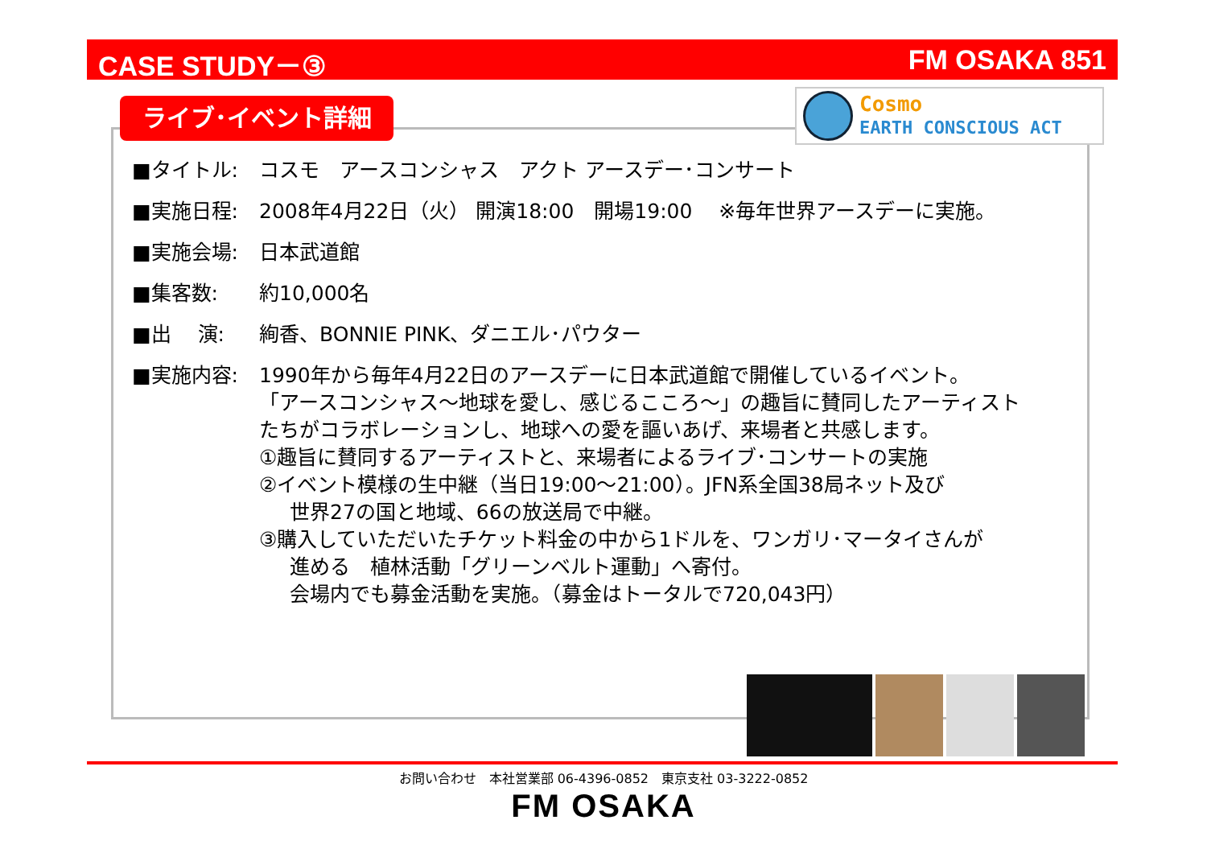CASE STUDY－③ FM OSAKA 851
ライブ･イベント詳細
Cosmo
EARTH CONSCIOUS ACT
■タイトル: コスモ　アースコンシャス　アクト アースデー･コンサート
■実施日程: 2008年4月22日（火） 開演18:00　開場19:00　 ※毎年世界アースデーに実施。
■実施会場: 日本武道館
■集客数: 約10,000名
■出　 演: 絢香、BONNIE PINK、ダニエル･パウター
■実施内容: 1990年から毎年4月22日のアースデーに日本武道館で開催しているイベント。
「アースコンシャス～地球を愛し、感じるこころ～」の趣旨に賛同したアーティスト
たちがコラボレーションし、地球への愛を謳いあげ、来場者と共感します。
①趣旨に賛同するアーティストと、来場者によるライブ･コンサートの実施
②イベント模様の生中継（当日19:00～21:00）。JFN系全国38局ネット及び
世界27の国と地域、66の放送局で中継。
③購入していただいたチケット料金の中から1ドルを、ワンガリ･マータイさんが
進める　植林活動「グリーンベルト運動」へ寄付。
会場内でも募金活動を実施。（募金はトータルで720,043円）
お問い合わせ　本社営業部 06-4396-0852　東京支社 03-3222-0852
FM OSAKA